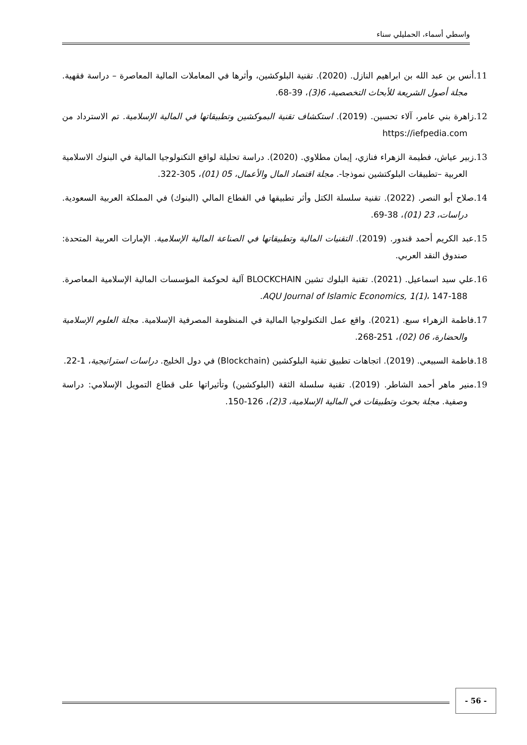واسطي أسماء، الحمليلي سناء
11. أنس بن عبد الله بن ابراهيم النازل. (2020). تقنية البلوكشين، وأثرها في المعاملات المالية المعاصرة – دراسة فقهية. مجلة أصول الشريعة للأبحاث التخصصية، 6(3)، 39-68.
12. زاهرة بني عامر، آلاء تحسين. (2019). استكشاف تقنية البموكشين وتطبيقاتها في المالية الإسلامية. تم الاسترداد من https://iefpedia.com
13. زبير عياش، فطيمة الزهراء فنازي، إيمان مطلاوي. (2020). دراسة تحليلة لواقع التكنولوجيا المالية في البنوك الاسلامية العربية –تطبيقات البلوكتشين نموذجا-. مجلة اقتصاد المال والأعمال، 05 (01)، 305-322.
14. صلاح أبو النصر. (2022). تقنية سلسلة الكتل وأثر تطبيقها في القطاع المالي (البنوك) في المملكة العربية السعودية. دراسات، 23 (01)، 38-69.
15. عبد الكريم أحمد قندور. (2019). التقنيات المالية وتطبيقاتها في الصناعة المالية الإسلامية. الإمارات العربية المتحدة: صندوق النقد العربي.
16. علي سيد اسماعيل. (2021). تقنية البلوك تشين BLOCKCHAIN آلية لحوكمة المؤسسات المالية الإسلامية المعاصرة. AQU Journal of Islamic Economics, 1(1)، 147-188.
17. فاطمة الزهراء سبع. (2021). واقع عمل التكنولوجيا المالية في المنظومة المصرفية الإسلامية. مجلة العلوم الإسلامية والحضارة، 06 (02)، 251-268.
18. فاطمة السبيعي. (2019). اتجاهات تطبيق تقنية البلوكشين (Blockchain) في دول الخليج. دراسات استراتيجية، 1-22.
19. منير ماهر أحمد الشاطر. (2019). تقنية سلسلة الثقة (البلوكشين) وتأثيراتها على قطاع التمويل الإسلامي: دراسة وصفية. مجلة بحوث وتطبيقات في المالية الإسلامية، 3(2)، 126-150.
- 56 -